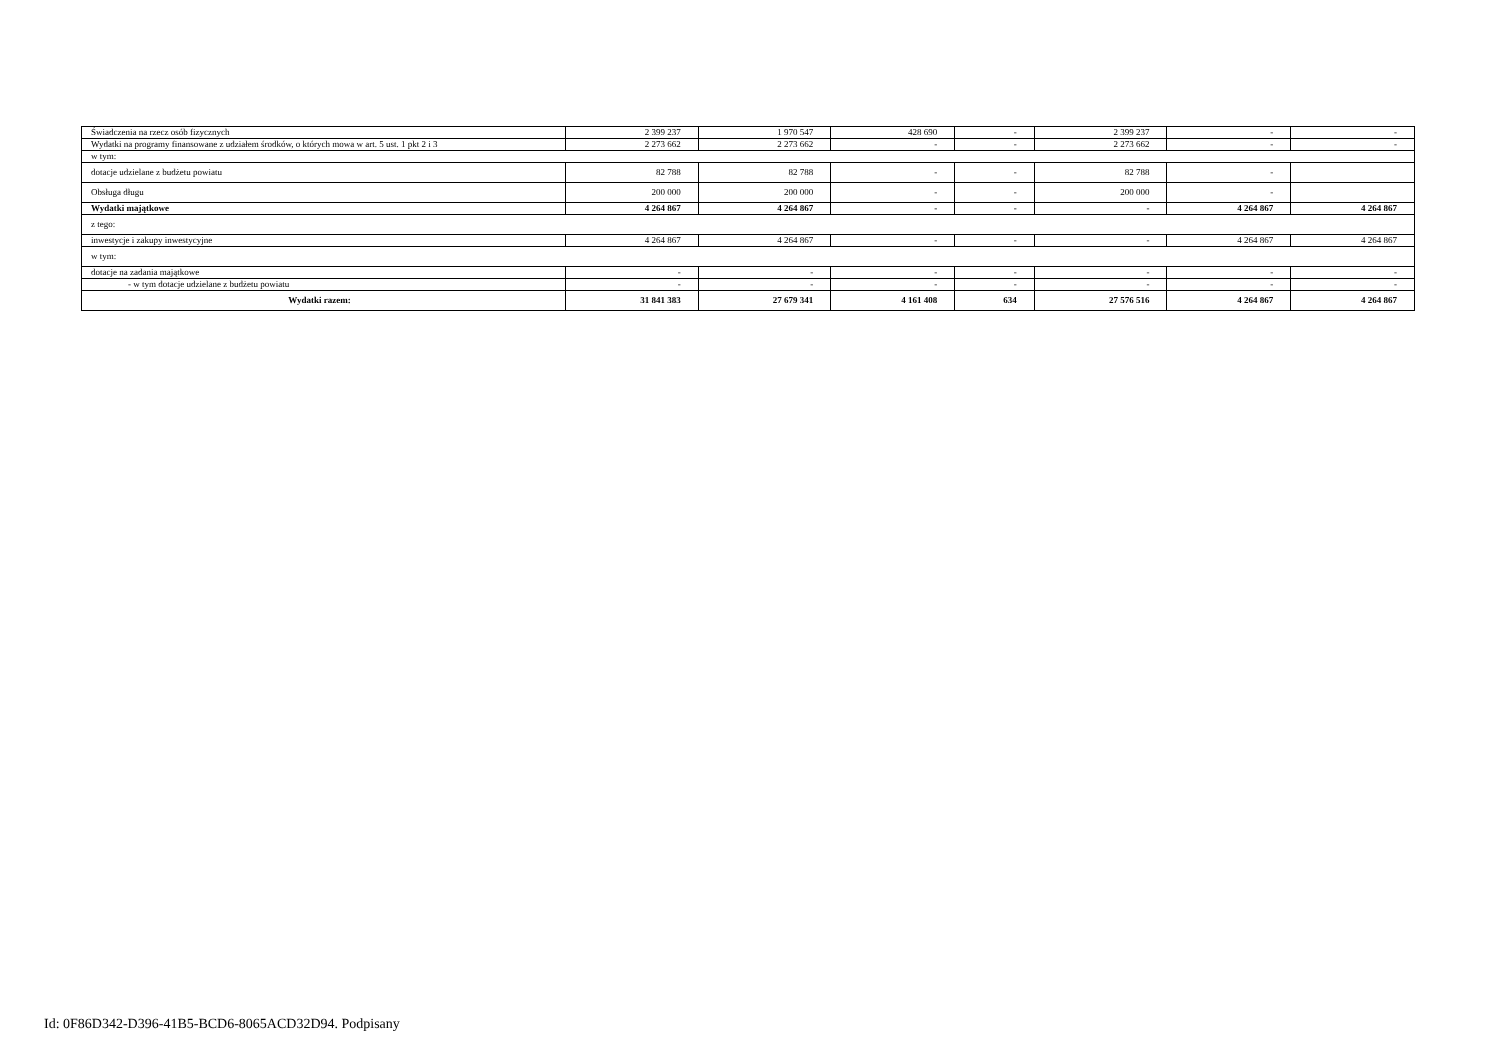| Świadczenia na rzecz osób fizycznych | 2 399 237 | 1 970 547 | 428 690 | - | 2 399 237 | - | - |
| Wydatki na programy finansowane z udziałem środków, o których mowa w art. 5 ust. 1 pkt 2 i 3 | 2 273 662 | 2 273 662 | - | - | 2 273 662 | - | - |
| w tym: | | | | | | | |
| dotacje udzielane z budżetu powiatu | 82 788 | 82 788 | - | - | 82 788 | - | |
| Obsługa długu | 200 000 | 200 000 | - | - | 200 000 | - | |
| Wydatki majątkowe | 4 264 867 | 4 264 867 | - | - | - | 4 264 867 | 4 264 867 |
| z tego: | | | | | | | |
| inwestycje i zakupy inwestycyjne | 4 264 867 | 4 264 867 | - | - | - | 4 264 867 | 4 264 867 |
| w tym: | | | | | | | |
| dotacje na zadania majątkowe | - | - | - | - | - | - | - |
| - w tym dotacje udzielane z budżetu powiatu | - | - | - | - | - | - | - |
| Wydatki razem: | 31 841 383 | 27 679 341 | 4 161 408 | 634 | 27 576 516 | 4 264 867 | 4 264 867 |
Id: 0F86D342-D396-41B5-BCD6-8065ACD32D94. Podpisany